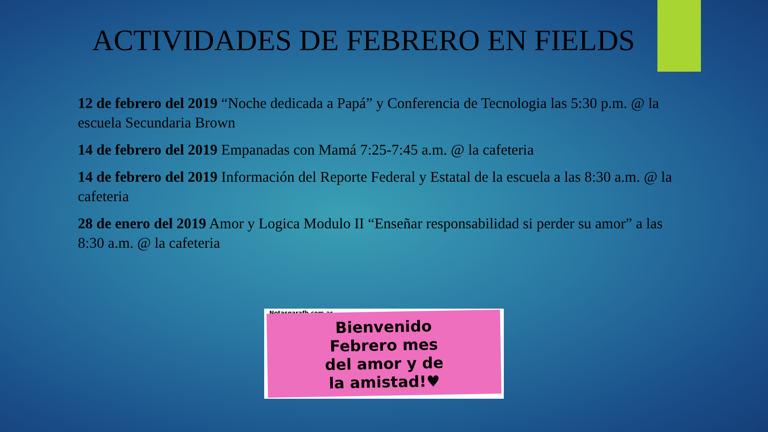ACTIVIDADES DE FEBRERO EN FIELDS
12 de febrero del 2019 “Noche dedicada a Papá” y Conferencia de Tecnologia las 5:30 p.m. @ la escuela Secundaria Brown
14 de febrero del 2019 Empanadas con Mamá 7:25-7:45 a.m. @ la cafeteria
14 de febrero del 2019 Información del Reporte Federal y Estatal de la escuela a las 8:30 a.m. @ la cafeteria
28 de enero del 2019 Amor y Logica Modulo II “Enseñar responsabilidad si perder su amor” a las 8:30 a.m. @ la cafeteria
Notasparafb.com.ar
Bienvenido
Febrero mes
del amor y de
la amistad!♥